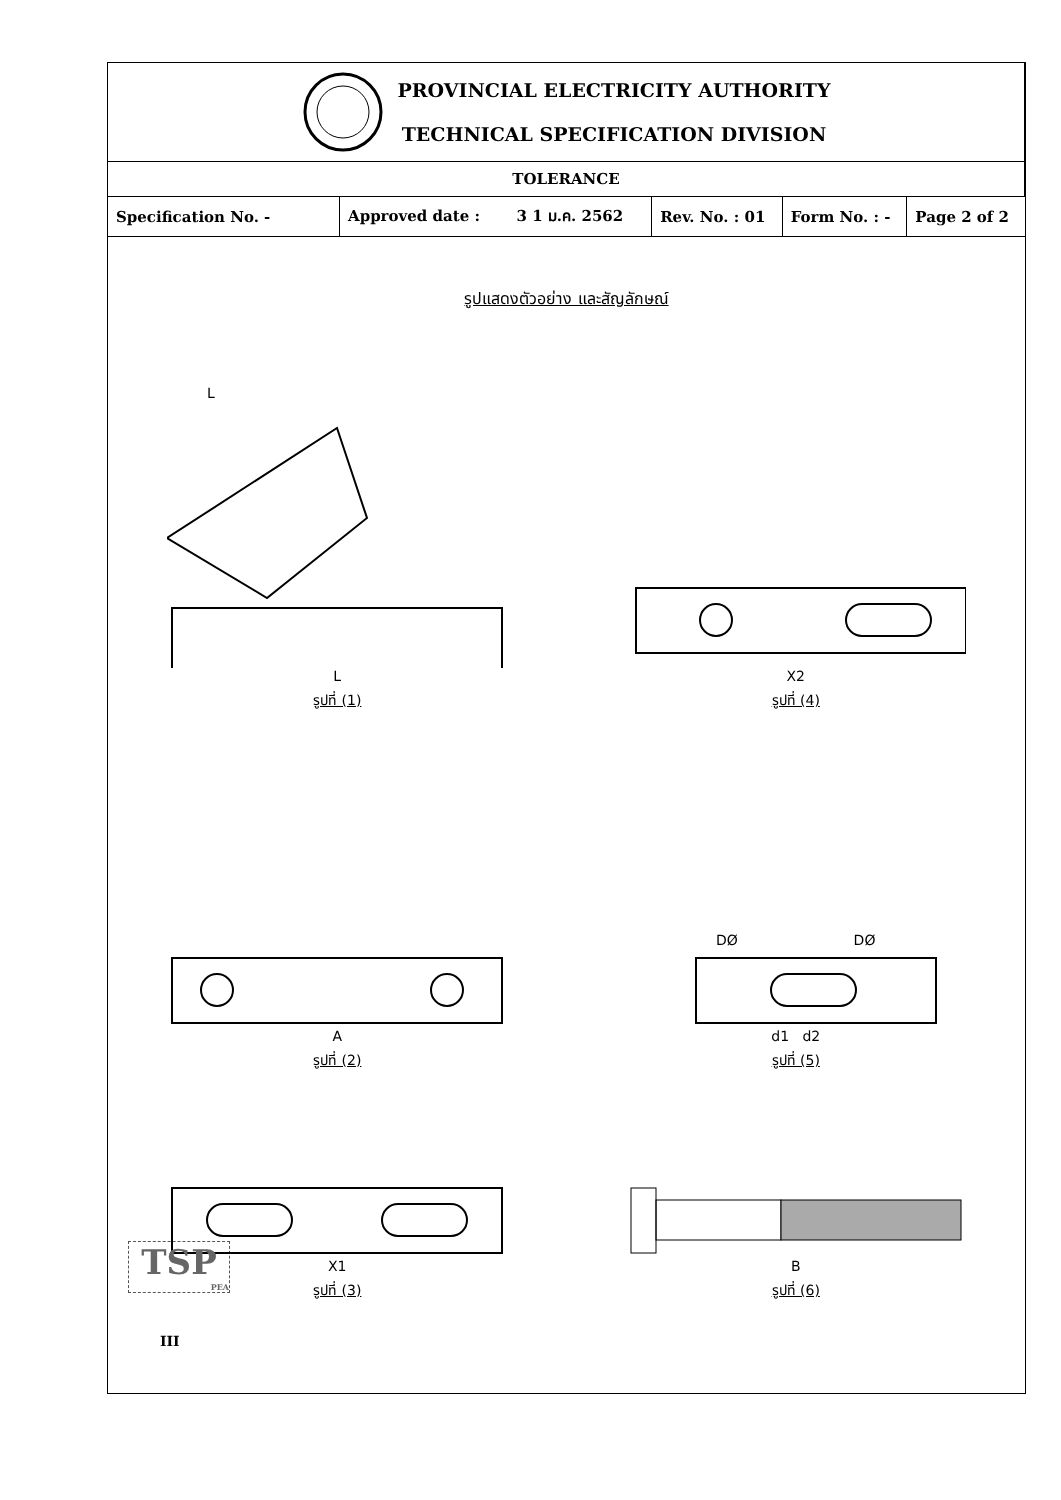| PROVINCIAL ELECTRICITY AUTHORITY TECHNICAL SPECIFICATION DIVISION | | | | |
| TOLERANCE | | | | |
| Specification No. - | Approved date : 3 1 ม.ค. 2562 | Rev. No. : 01 | Form No. : - | Page 2 of 2 |
รูปแสดงตัวอย่าง และสัญลักษณ์
L
L
รูปที่ (1)
X2
รูปที่ (4)
A
รูปที่ (2)
DØ DØ
d1 d2
รูปที่ (5)
X1
รูปที่ (3)
B
รูปที่ (6)
TSP
PEA
III